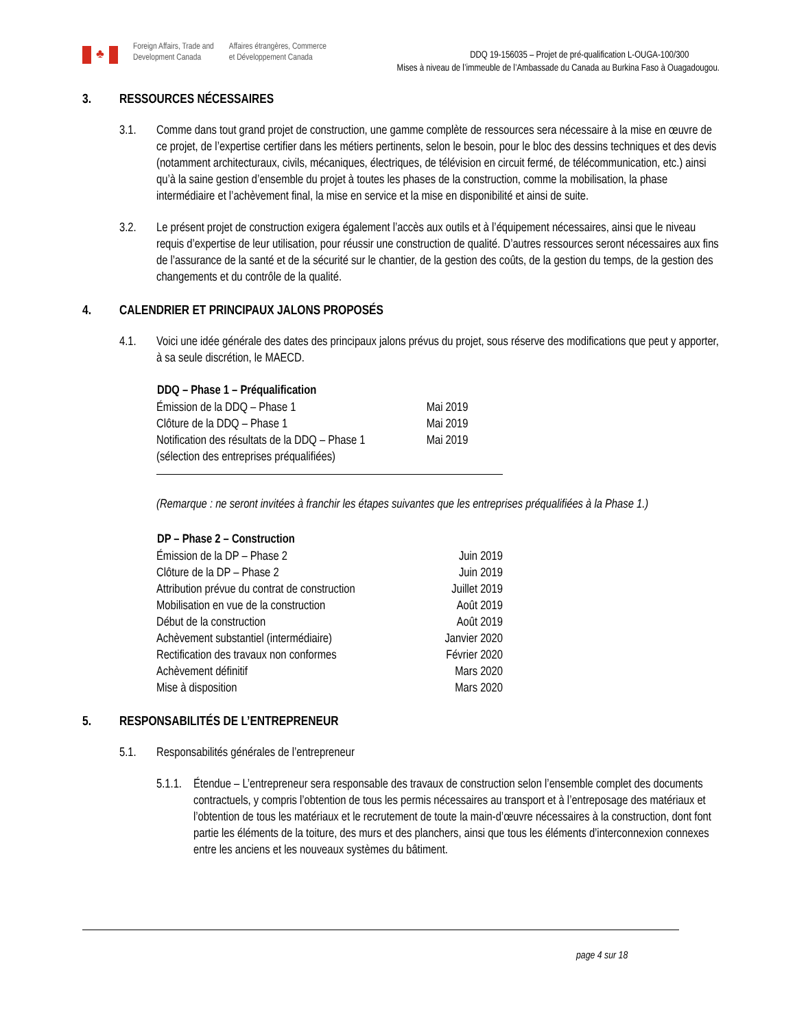♣
Foreign Affairs, Trade and
Development Canada
Affaires étrangères, Commerce
et Développement Canada
DDQ 19-156035 – Projet de pré-qualification L-OUGA-100/300
Mises à niveau de l’immeuble de l’Ambassade du Canada au Burkina Faso à Ouagadougou.
3. RESSOURCES NÉCESSAIRES
3.1. Comme dans tout grand projet de construction, une gamme complète de ressources sera nécessaire à la mise en œuvre de ce projet, de l’expertise certifier dans les métiers pertinents, selon le besoin, pour le bloc des dessins techniques et des devis (notamment architecturaux, civils, mécaniques, électriques, de télévision en circuit fermé, de télécommunication, etc.) ainsi qu’à la saine gestion d’ensemble du projet à toutes les phases de la construction, comme la mobilisation, la phase intermédiaire et l’achèvement final, la mise en service et la mise en disponibilité et ainsi de suite.
3.2. Le présent projet de construction exigera également l’accès aux outils et à l’équipement nécessaires, ainsi que le niveau requis d’expertise de leur utilisation, pour réussir une construction de qualité. D’autres ressources seront nécessaires aux fins de l’assurance de la santé et de la sécurité sur le chantier, de la gestion des coûts, de la gestion du temps, de la gestion des changements et du contrôle de la qualité.
4. CALENDRIER ET PRINCIPAUX JALONS PROPOSÉS
4.1. Voici une idée générale des dates des principaux jalons prévus du projet, sous réserve des modifications que peut y apporter, à sa seule discrétion, le MAECD.
| DDQ – Phase 1 – Préqualification | |
| --- | --- |
| Émission de la DDQ – Phase 1 | Mai 2019 |
| Clôture de la DDQ – Phase 1 | Mai 2019 |
| Notification des résultats de la DDQ – Phase 1 (sélection des entreprises préqualifiées) | Mai 2019 |
(Remarque : ne seront invitées à franchir les étapes suivantes que les entreprises préqualifiées à la Phase 1.)
| DP – Phase 2 – Construction | |
| --- | --- |
| Émission de la DP – Phase 2 | Juin 2019 |
| Clôture de la DP – Phase 2 | Juin 2019 |
| Attribution prévue du contrat de construction | Juillet 2019 |
| Mobilisation en vue de la construction | Août 2019 |
| Début de la construction | Août 2019 |
| Achèvement substantiel (intermédiaire) | Janvier 2020 |
| Rectification des travaux non conformes | Février 2020 |
| Achèvement définitif | Mars 2020 |
| Mise à disposition | Mars 2020 |
5. RESPONSABILITÉS DE L’ENTREPRENEUR
5.1. Responsabilités générales de l’entrepreneur
5.1.1. Étendue – L’entrepreneur sera responsable des travaux de construction selon l’ensemble complet des documents contractuels, y compris l’obtention de tous les permis nécessaires au transport et à l’entreposage des matériaux et l’obtention de tous les matériaux et le recrutement de toute la main-d’œuvre nécessaires à la construction, dont font partie les éléments de la toiture, des murs et des planchers, ainsi que tous les éléments d’interconnexion connexes entre les anciens et les nouveaux systèmes du bâtiment.
page 4 sur 18